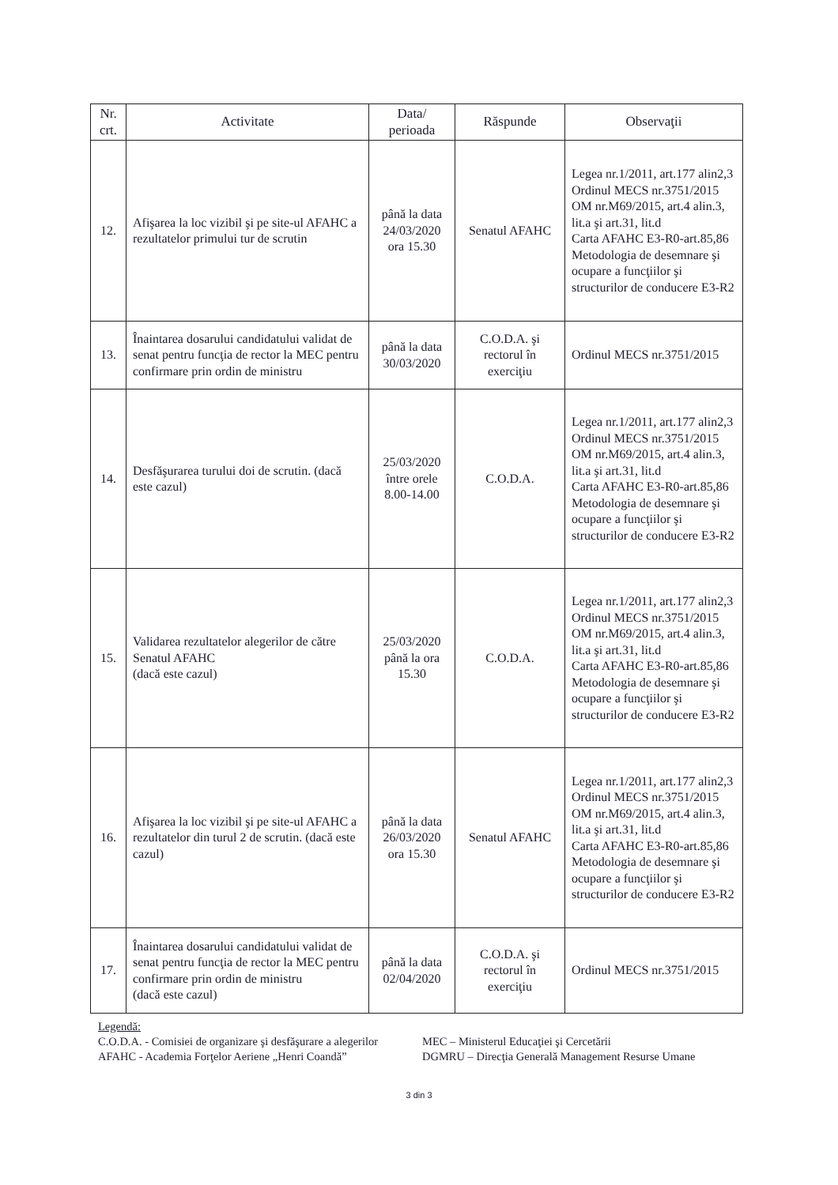| Nr. crt. | Activitate | Data/ perioada | Răspunde | Observaţii |
| --- | --- | --- | --- | --- |
| 12. | Afişarea la loc vizibil şi pe site-ul AFAHC a rezultatelor primului tur de scrutin | până la data 24/03/2020 ora 15.30 | Senatul AFAHC | Legea nr.1/2011, art.177 alin2,3 Ordinul MECS nr.3751/2015 OM nr.M69/2015, art.4 alin.3, lit.a şi art.31, lit.d Carta AFAHC E3-R0-art.85,86 Metodologia de desemnare şi ocupare a funcţiilor şi structurilor de conducere E3-R2 |
| 13. | Înaintarea dosarului candidatului validat de senat pentru funcţia de rector la MEC pentru confirmare prin ordin de ministru | până la data 30/03/2020 | C.O.D.A. şi rectorul în exerciţiu | Ordinul MECS nr.3751/2015 |
| 14. | Desfăşurarea turului doi de scrutin. (dacă este cazul) | 25/03/2020 între orele 8.00-14.00 | C.O.D.A. | Legea nr.1/2011, art.177 alin2,3 Ordinul MECS nr.3751/2015 OM nr.M69/2015, art.4 alin.3, lit.a şi art.31, lit.d Carta AFAHC E3-R0-art.85,86 Metodologia de desemnare şi ocupare a funcţiilor şi structurilor de conducere E3-R2 |
| 15. | Validarea rezultatelor alegerilor de către Senatul AFAHC (dacă este cazul) | 25/03/2020 până la ora 15.30 | C.O.D.A. | Legea nr.1/2011, art.177 alin2,3 Ordinul MECS nr.3751/2015 OM nr.M69/2015, art.4 alin.3, lit.a şi art.31, lit.d Carta AFAHC E3-R0-art.85,86 Metodologia de desemnare şi ocupare a funcţiilor şi structurilor de conducere E3-R2 |
| 16. | Afişarea la loc vizibil şi pe site-ul AFAHC a rezultatelor din turul 2 de scrutin. (dacă este cazul) | până la data 26/03/2020 ora 15.30 | Senatul AFAHC | Legea nr.1/2011, art.177 alin2,3 Ordinul MECS nr.3751/2015 OM nr.M69/2015, art.4 alin.3, lit.a şi art.31, lit.d Carta AFAHC E3-R0-art.85,86 Metodologia de desemnare şi ocupare a funcţiilor şi structurilor de conducere E3-R2 |
| 17. | Înaintarea dosarului candidatului validat de senat pentru funcţia de rector la MEC pentru confirmare prin ordin de ministru (dacă este cazul) | până la data 02/04/2020 | C.O.D.A. şi rectorul în exerciţiu | Ordinul MECS nr.3751/2015 |
Legendă:
C.O.D.A. - Comisiei de organizare şi desfăşurare a alegerilor MEC – Ministerul Educaţiei şi Cercetării
AFAHC - Academia Forţelor Aeriene „Henri Coandă” DGMRU – Direcţia Generală Management Resurse Umane
3 din 3